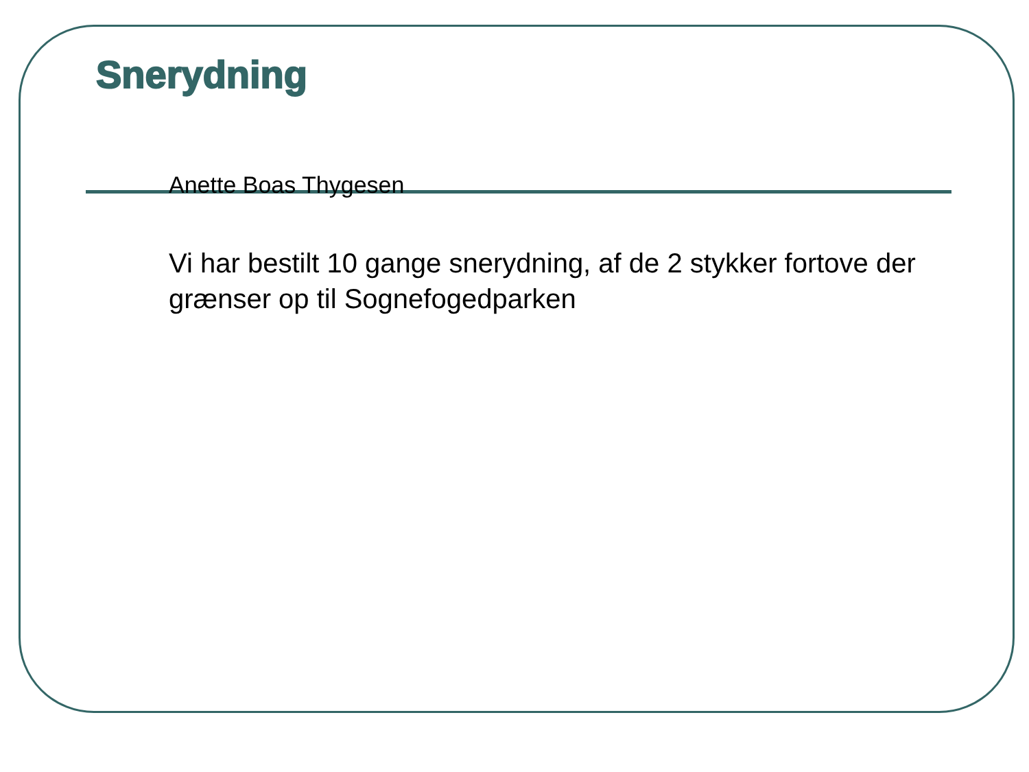Snerydning
Anette Boas Thygesen
Vi har bestilt 10 gange snerydning, af de 2 stykker fortove der grænser op til Sognefogedparken